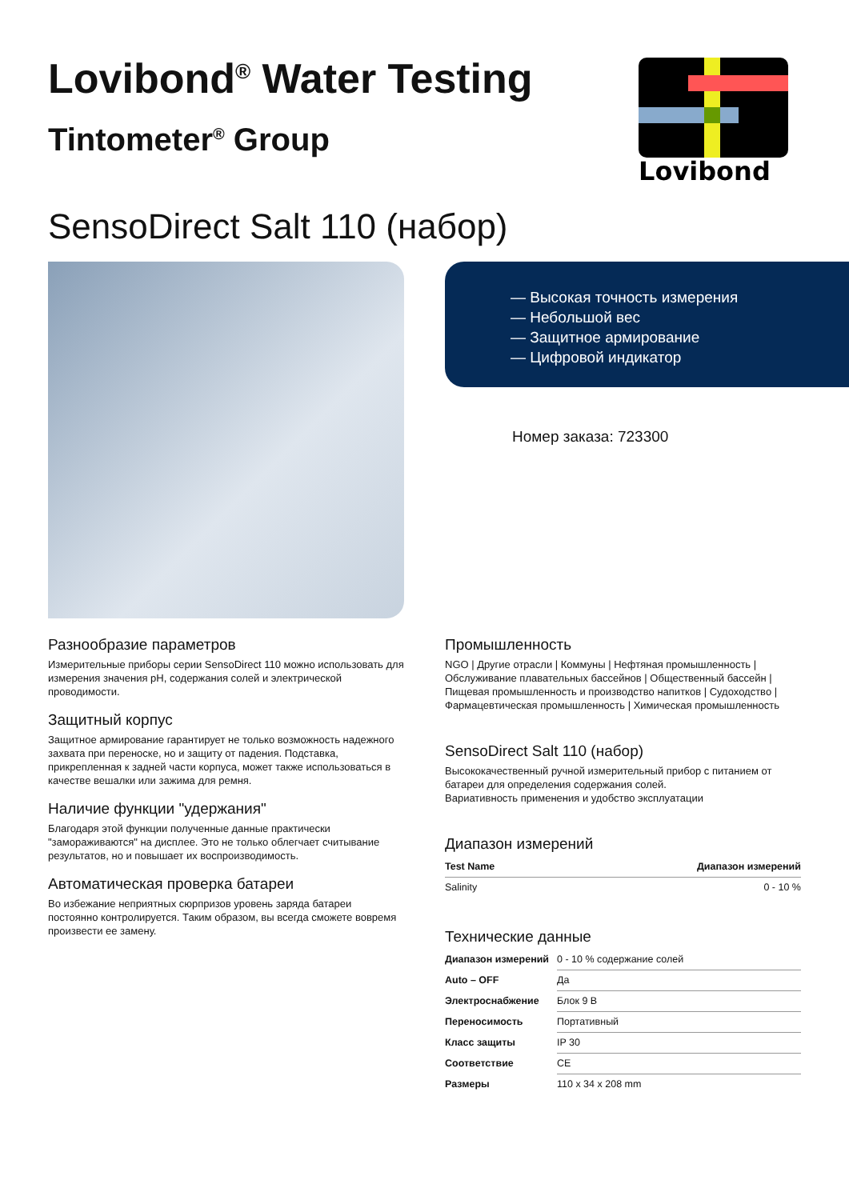Lovibond<sup>®</sup> Water Testing
Tintometer<sup>®</sup> Group
Lovibond
SensoDirect Salt 110 (набор)
— Высокая точность измерения
— Небольшой вес
— Защитное армирование
— Цифровой индикатор
Номер заказа: 723300
Разнообразие параметров
Измерительные приборы серии SensoDirect 110 можно использовать для измерения значения pH, содержания солей и электрической проводимости.
Защитный корпус
Защитное армирование гарантирует не только возможность надежного захвата при переноске, но и защиту от падения. Подставка, прикрепленная к задней части корпуса, может также использоваться в качестве вешалки или зажима для ремня.
Наличие функции "удержания"
Благодаря этой функции полученные данные практически "замораживаются" на дисплее. Это не только облегчает считывание результатов, но и повышает их воспроизводимость.
Автоматическая проверка батареи
Во избежание неприятных сюрпризов уровень заряда батареи постоянно контролируется. Таким образом, вы всегда сможете вовремя произвести ее замену.
Промышленность
NGO | Другие отрасли | Коммуны | Нефтяная промышленность | Обслуживание плавательных бассейнов | Общественный бассейн | Пищевая промышленность и производство напитков | Судоходство | Фармацевтическая промышленность | Химическая промышленность
SensoDirect Salt 110 (набор)
Высококачественный ручной измерительный прибор с питанием от батареи для определения содержания солей.
Вариативность применения и удобство эксплуатации
Диапазон измерений
| Test Name | Диапазон измерений |
| --- | --- |
| Salinity | 0 - 10 % |
Технические данные
| Диапазон измерений | 0 - 10 % содержание солей |
| Auto – OFF | Да |
| Электроснабжение | Блок 9 В |
| Переносимость | Портативный |
| Класс защиты | IP 30 |
| Соответствие | CE |
| Размеры | 110 x 34 x 208 mm |